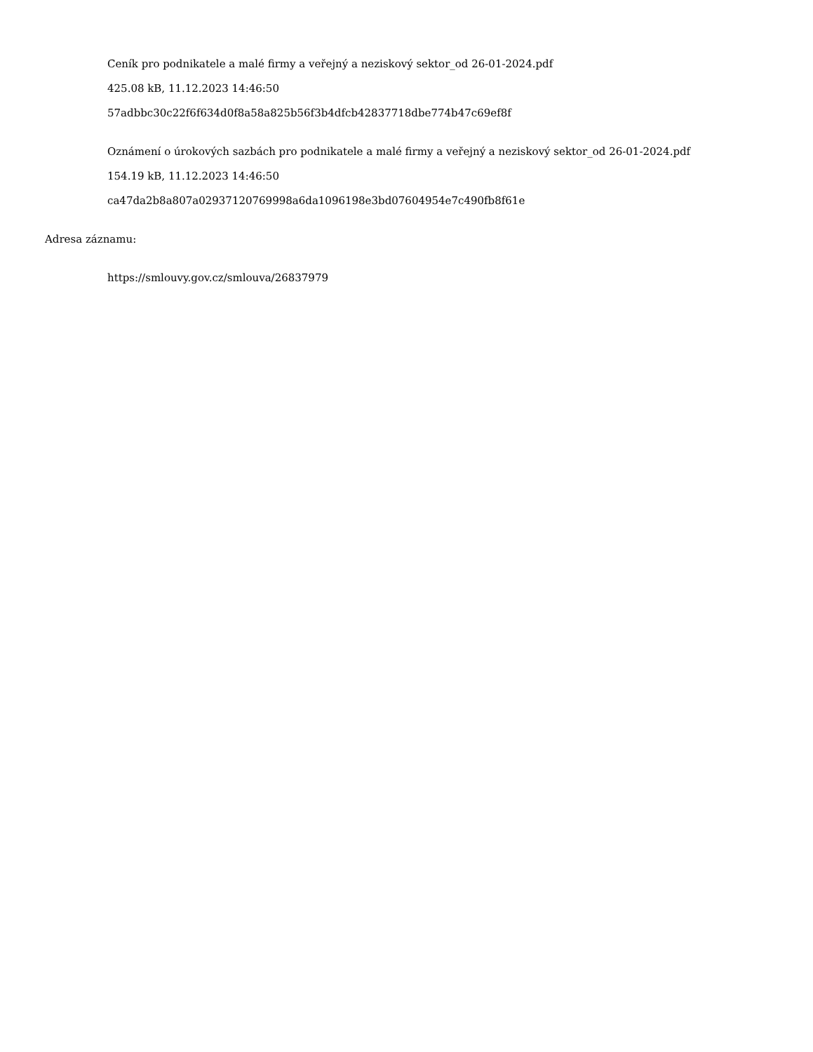Ceník pro podnikatele a malé firmy a veřejný a neziskový sektor_od 26-01-2024.pdf
425.08 kB, 11.12.2023 14:46:50
57adbbc30c22f6f634d0f8a58a825b56f3b4dfcb42837718dbe774b47c69ef8f
Oznámení o úrokových sazbách pro podnikatele a malé firmy a veřejný a neziskový sektor_od 26-01-2024.pdf
154.19 kB, 11.12.2023 14:46:50
ca47da2b8a807a02937120769998a6da1096198e3bd07604954e7c490fb8f61e
Adresa záznamu:
https://smlouvy.gov.cz/smlouva/26837979